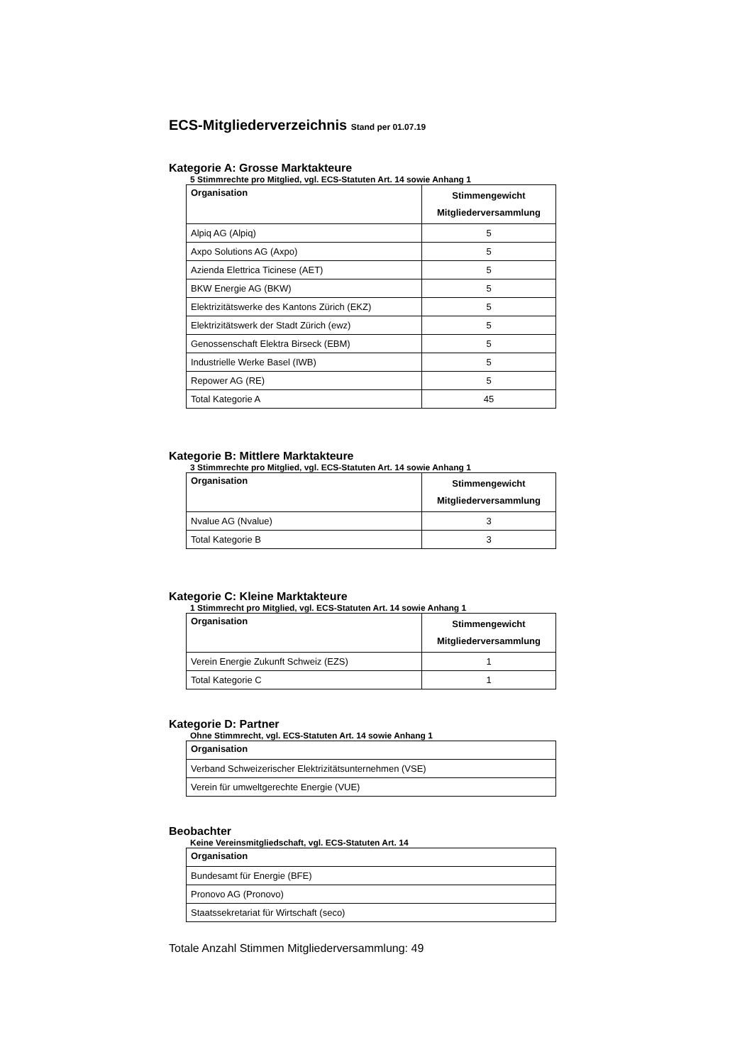ECS-Mitgliederverzeichnis Stand per 01.07.19
Kategorie A: Grosse Marktakteure
5 Stimmrechte pro Mitglied, vgl. ECS-Statuten Art. 14 sowie Anhang 1
| Organisation | Stimmengewicht Mitgliederversammlung |
| --- | --- |
| Alpiq AG (Alpiq) | 5 |
| Axpo Solutions AG (Axpo) | 5 |
| Azienda Elettrica Ticinese (AET) | 5 |
| BKW Energie AG (BKW) | 5 |
| Elektrizitätswerke des Kantons Zürich (EKZ) | 5 |
| Elektrizitätswerk der Stadt Zürich (ewz) | 5 |
| Genossenschaft Elektra Birseck (EBM) | 5 |
| Industrielle Werke Basel (IWB) | 5 |
| Repower AG (RE) | 5 |
| Total Kategorie A | 45 |
Kategorie B: Mittlere Marktakteure
3 Stimmrechte pro Mitglied, vgl. ECS-Statuten Art. 14 sowie Anhang 1
| Organisation | Stimmengewicht Mitgliederversammlung |
| --- | --- |
| Nvalue AG (Nvalue) | 3 |
| Total Kategorie B | 3 |
Kategorie C: Kleine Marktakteure
1 Stimmrecht pro Mitglied, vgl. ECS-Statuten Art. 14 sowie Anhang 1
| Organisation | Stimmengewicht Mitgliederversammlung |
| --- | --- |
| Verein Energie Zukunft Schweiz (EZS) | 1 |
| Total Kategorie C | 1 |
Kategorie D: Partner
Ohne Stimmrecht, vgl. ECS-Statuten Art. 14 sowie Anhang 1
| Organisation |
| --- |
| Verband Schweizerischer Elektrizitätsunternehmen (VSE) |
| Verein für umweltgerechte Energie (VUE) |
Beobachter
Keine Vereinsmitgliedschaft, vgl. ECS-Statuten Art. 14
| Organisation |
| --- |
| Bundesamt für Energie (BFE) |
| Pronovo AG (Pronovo) |
| Staatssekretariat für Wirtschaft (seco) |
Totale Anzahl Stimmen Mitgliederversammlung: 49